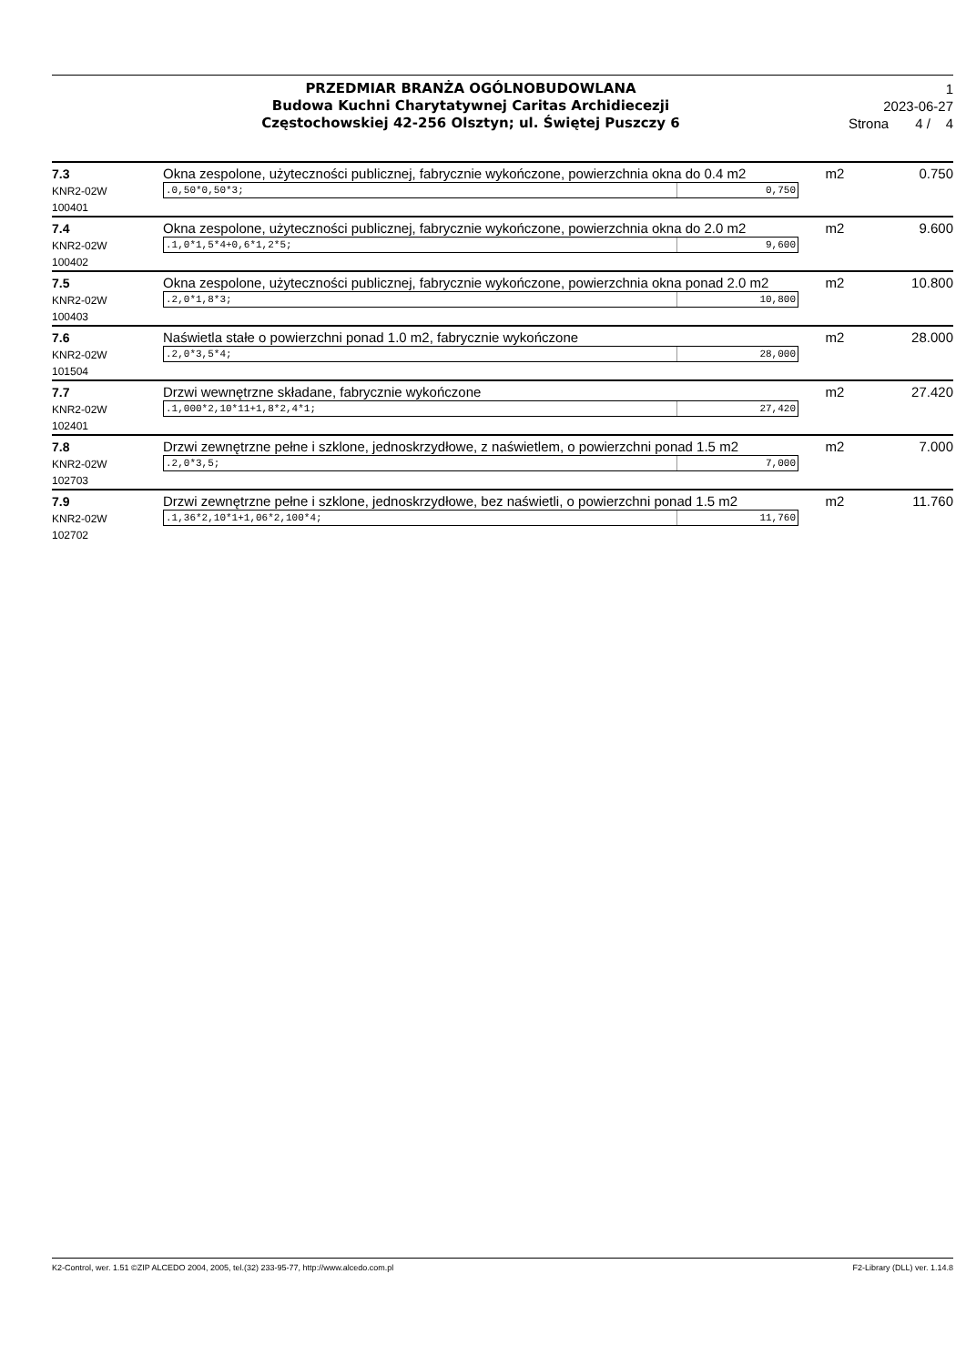PRZEDMIAR BRANŻA OGÓLNOBUDOWLANA
Budowa Kuchni Charytatywnej Caritas Archidiecezji
Częstochowskiej 42-256 Olsztyn; ul. Świętej Puszczy 6
1
2023-06-27
Strona 4 / 4
| 7.3 KNR2-02W 100401 | Okna zespolone, użyteczności publicznej, fabrycznie wykończone, powierzchnia okna do 0.4 m2 .0,50*0,50*3; 0,750 | m2 | 0.750 |
| 7.4 KNR2-02W 100402 | Okna zespolone, użyteczności publicznej, fabrycznie wykończone, powierzchnia okna do 2.0 m2 .1,0*1,5*4+0,6*1,2*5; 9,600 | m2 | 9.600 |
| 7.5 KNR2-02W 100403 | Okna zespolone, użyteczności publicznej, fabrycznie wykończone, powierzchnia okna ponad 2.0 m2 .2,0*1,8*3; 10,800 | m2 | 10.800 |
| 7.6 KNR2-02W 101504 | Naświetla stałe o powierzchni ponad 1.0 m2, fabrycznie wykończone .2,0*3,5*4; 28,000 | m2 | 28.000 |
| 7.7 KNR2-02W 102401 | Drzwi wewnętrzne składane, fabrycznie wykończone .1,000*2,10*11+1,8*2,4*1; 27,420 | m2 | 27.420 |
| 7.8 KNR2-02W 102703 | Drzwi zewnętrzne pełne i szklone, jednoskrzydłowe, z naświetlem, o powierzchni ponad 1.5 m2 .2,0*3,5; 7,000 | m2 | 7.000 |
| 7.9 KNR2-02W 102702 | Drzwi zewnętrzne pełne i szklone, jednoskrzydłowe, bez naświetli, o powierzchni ponad 1.5 m2 .1,36*2,10*1+1,06*2,100*4; 11,760 | m2 | 11.760 |
K2-Control, wer. 1.51 ©ZIP ALCEDO 2004, 2005, tel.(32) 233-95-77, http://www.alcedo.com.pl F2-Library (DLL) ver. 1.14.8